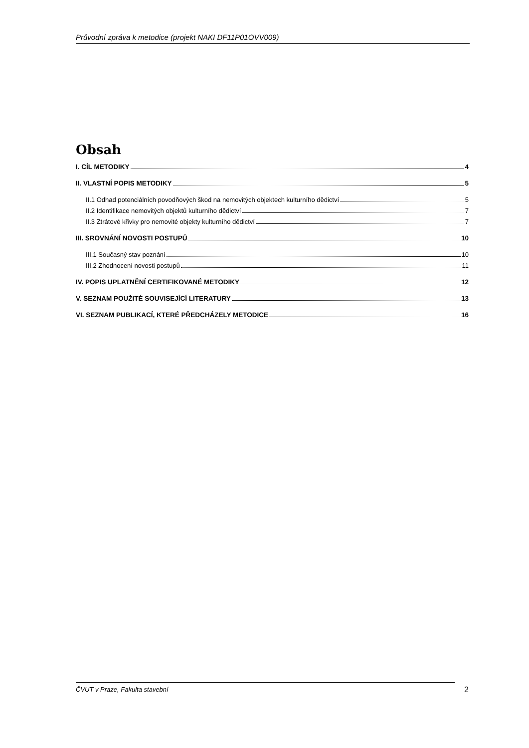Průvodní zpráva k metodice (projekt NAKI DF11P01OVV009)
Obsah
I. CÍL METODIKY 4
II. VLASTNÍ POPIS METODIKY 5
II.1 Odhad potenciálních povodňových škod na nemovitých objektech kulturního dědictví 5
II.2 Identifikace nemovitých objektů kulturního dědictví 7
II.3 Ztrátové křivky pro nemovité objekty kulturního dědictví 7
III. SROVNÁNÍ NOVOSTI POSTUPŮ 10
III.1 Současný stav poznání 10
III.2 Zhodnocení novosti postupů 11
IV. POPIS UPLATNĚNÍ CERTIFIKOVANÉ METODIKY 12
V. SEZNAM POUŽITÉ SOUVISEJÍCÍ LITERATURY 13
VI. SEZNAM PUBLIKACÍ, KTERÉ PŘEDCHÁZELY METODICE 16
ČVUT v Praze, Fakulta stavební
2